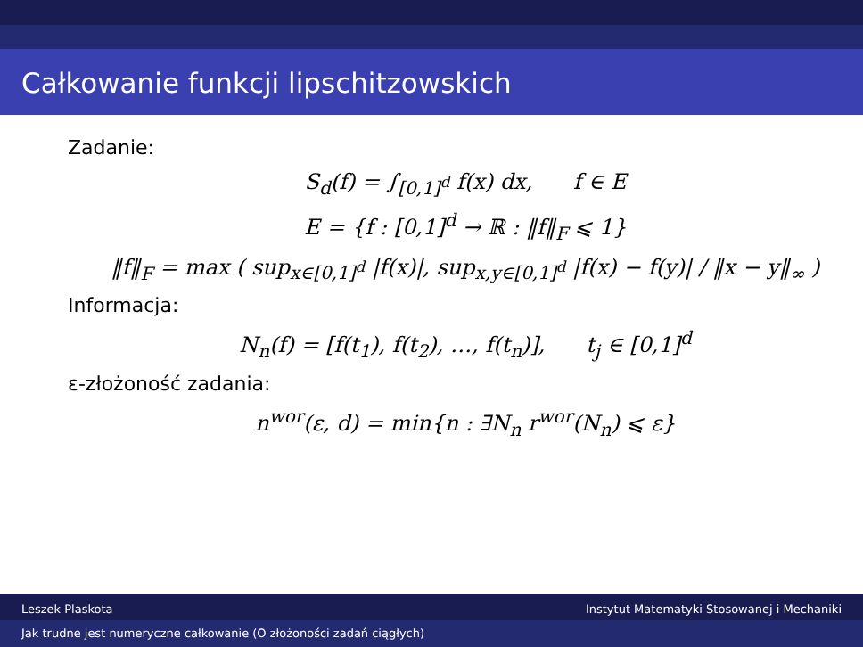Całkowanie funkcji lipschitzowskich
Zadanie:
S<sub>d</sub>(f) = ∫<sub>[0,1]<sup>d</sup></sub> f(x) dx, f ∈ E
E = {f : [0,1]<sup>d</sup> → ℝ : ‖f‖<sub>F</sub> ⩽ 1}
‖f‖<sub>F</sub> = max ( sup<sub>x∈[0,1]<sup>d</sup></sub> |f(x)|, sup<sub>x,y∈[0,1]<sup>d</sup></sub> |f(x) − f(y)| / ‖x − y‖<sub>∞</sub> )
Informacja:
N<sub>n</sub>(f) = [f(t<sub>1</sub>), f(t<sub>2</sub>), …, f(t<sub>n</sub>)], t<sub>j</sub> ∈ [0,1]<sup>d</sup>
ε-złożoność zadania:
n<sup>wor</sup>(ε, d) = min{n : ∃N<sub>n</sub> r<sup>wor</sup>(N<sub>n</sub>) ⩽ ε}
Leszek Plaskota Instytut Matematyki Stosowanej i Mechaniki
Jak trudne jest numeryczne całkowanie (O złożoności zadań ciągłych)